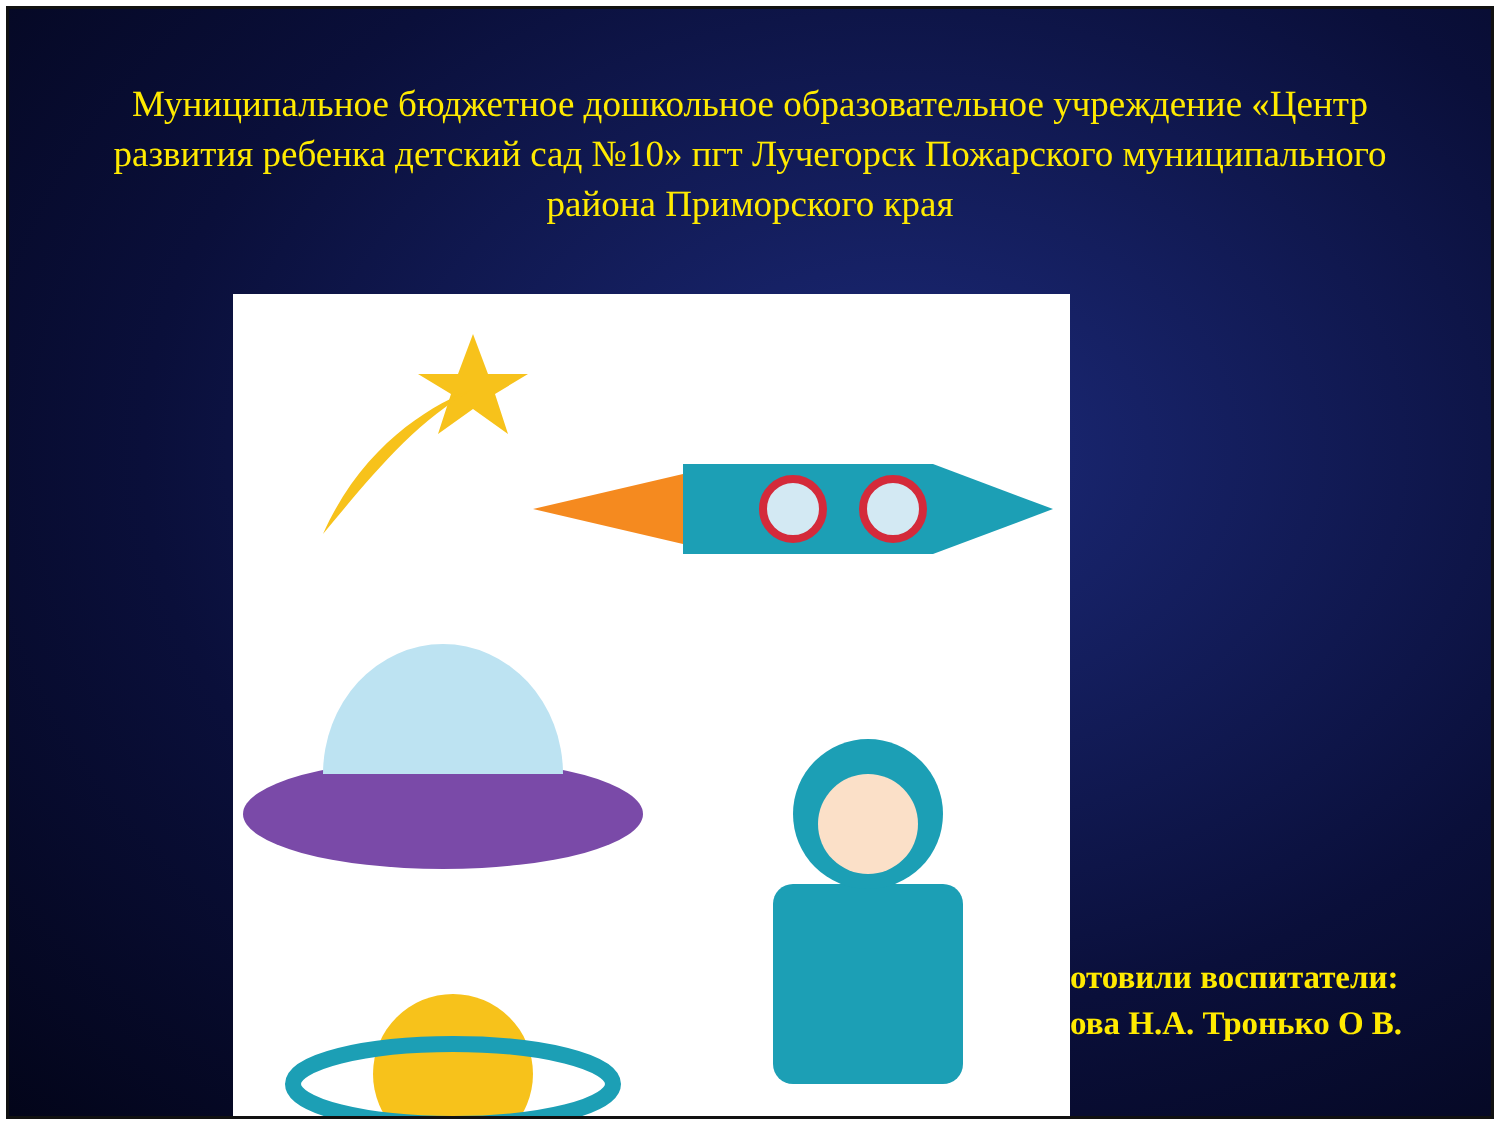Муниципальное бюджетное дошкольное образовательное учреждение «Центр развития ребенка детский сад №10» пгт Лучегорск Пожарского муниципального района Приморского края
отовили воспитатели:
ова Н.А. Тронько О В.